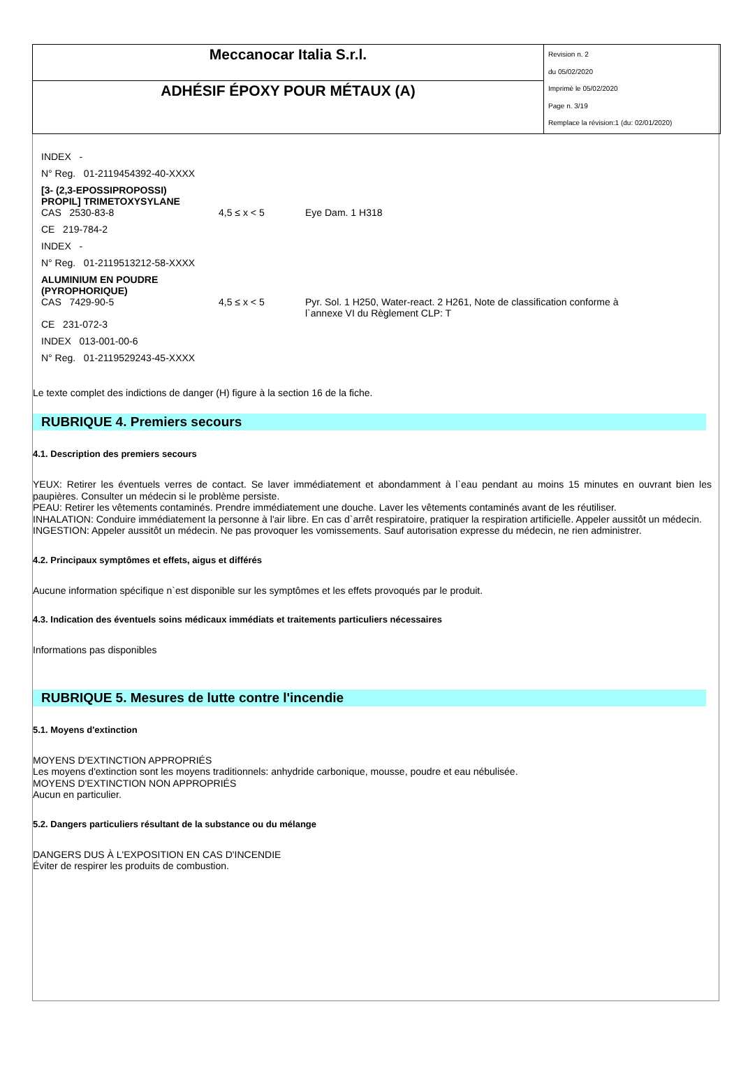| Meccanocar Italia S.r.l. | Revision n. 2 du 05/02/2020 Imprimè le 05/02/2020 Page n. 3/19 Remplace la révision:1 (du: 02/01/2020) |
| ADHÉSIF ÉPOXY POUR MÉTAUX (A) | |
| INDEX - | | |
| N° Reg. 01-2119454392-40-XXXX | | |
| [3- (2,3-EPOSSIPROPOSSI) PROPIL] TRIMETOXYSYLANE | | |
| CAS 2530-83-8 | 4,5 ≤ x < 5 | Eye Dam. 1 H318 |
| CE 219-784-2 | | |
| INDEX - | | |
| N° Reg. 01-2119513212-58-XXXX | | |
| ALUMINIUM EN POUDRE (PYROPHORIQUE) | | |
| CAS 7429-90-5 | 4,5 ≤ x < 5 | Pyr. Sol. 1 H250, Water-react. 2 H261, Note de classification conforme à l`annexe VI du Règlement CLP: T |
| CE 231-072-3 | | |
| INDEX 013-001-00-6 | | |
| N° Reg. 01-2119529243-45-XXXX | | |
Le texte complet des indictions de danger (H) figure à la section 16 de la fiche.
RUBRIQUE 4. Premiers secours
4.1. Description des premiers secours
YEUX: Retirer les éventuels verres de contact. Se laver immédiatement et abondamment à l`eau pendant au moins 15 minutes en ouvrant bien les paupières. Consulter un médecin si le problème persiste.
PEAU: Retirer les vêtements contaminés. Prendre immédiatement une douche. Laver les vêtements contaminés avant de les réutiliser.
INHALATION: Conduire immédiatement la personne à l'air libre. En cas d`arrêt respiratoire, pratiquer la respiration artificielle. Appeler aussitôt un médecin.
INGESTION: Appeler aussitôt un médecin. Ne pas provoquer les vomissements. Sauf autorisation expresse du médecin, ne rien administrer.
4.2. Principaux symptômes et effets, aigus et différés
Aucune information spécifique n`est disponible sur les symptômes et les effets provoqués par le produit.
4.3. Indication des éventuels soins médicaux immédiats et traitements particuliers nécessaires
Informations pas disponibles
RUBRIQUE 5. Mesures de lutte contre l'incendie
5.1. Moyens d'extinction
MOYENS D'EXTINCTION APPROPRIÉS
Les moyens d'extinction sont les moyens traditionnels: anhydride carbonique, mousse, poudre et eau nébulisée.
MOYENS D'EXTINCTION NON APPROPRIÉS
Aucun en particulier.
5.2. Dangers particuliers résultant de la substance ou du mélange
DANGERS DUS À L'EXPOSITION EN CAS D'INCENDIE
Éviter de respirer les produits de combustion.